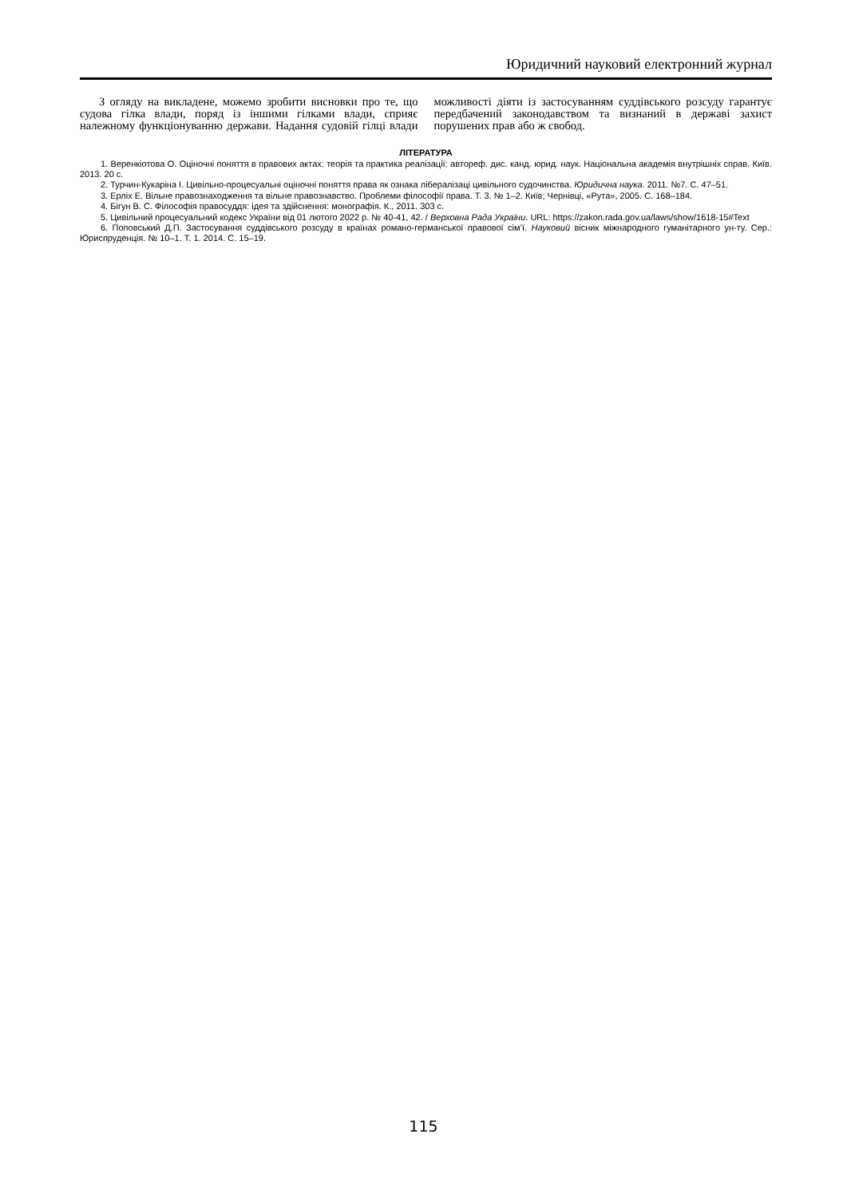Юридичний науковий електронний журнал
З огляду на викладене, можемо зробити висновки про те, що судова гілка влади, поряд із іншими гілками влади, сприяє належному функціонуванню держави. Надання судовій гілці влади можливості діяти із застосуванням суддівського розсуду гарантує передбачений законодавством та визнаний в державі захист порушених прав або ж свобод.
ЛІТЕРАТУРА
1. Веренкіотова О. Оціночні поняття в правових актах: теорія та практика реалізації: автореф. дис. канд. юрид. наук. Національна академія внутрішніх справ. Київ. 2013. 20 с.
2. Турчин-Кукаріна І. Цивільно-процесуальні оціночні поняття права як ознака лібералізаці цивільного судочинства. Юридична наука. 2011. №7. С. 47–51.
3. Ерліх Е. Вільне правознаходження та вільне правознавство. Проблеми філософії права. Т. 3. № 1–2. Київ; Чернівці, «Рута», 2005. С. 168–184.
4. Бігун В. С. Філософія правосуддя: ідея та здійснення: монографія. К., 2011. 303 с.
5. Цивільний процесуальний кодекс України від 01 лютого 2022 р. № 40-41, 42. / Верховна Рада України. URL: https://zakon.rada.gov.ua/laws/show/1618-15#Text
6. Поповський Д.П. Застосування суддівського розсуду в країнах романо-германської правової сім’ї. Науковий вісник міжнародного гуманітарного ун-ту. Сер.: Юриспруденція. № 10–1. Т. 1. 2014. С. 15–19.
115